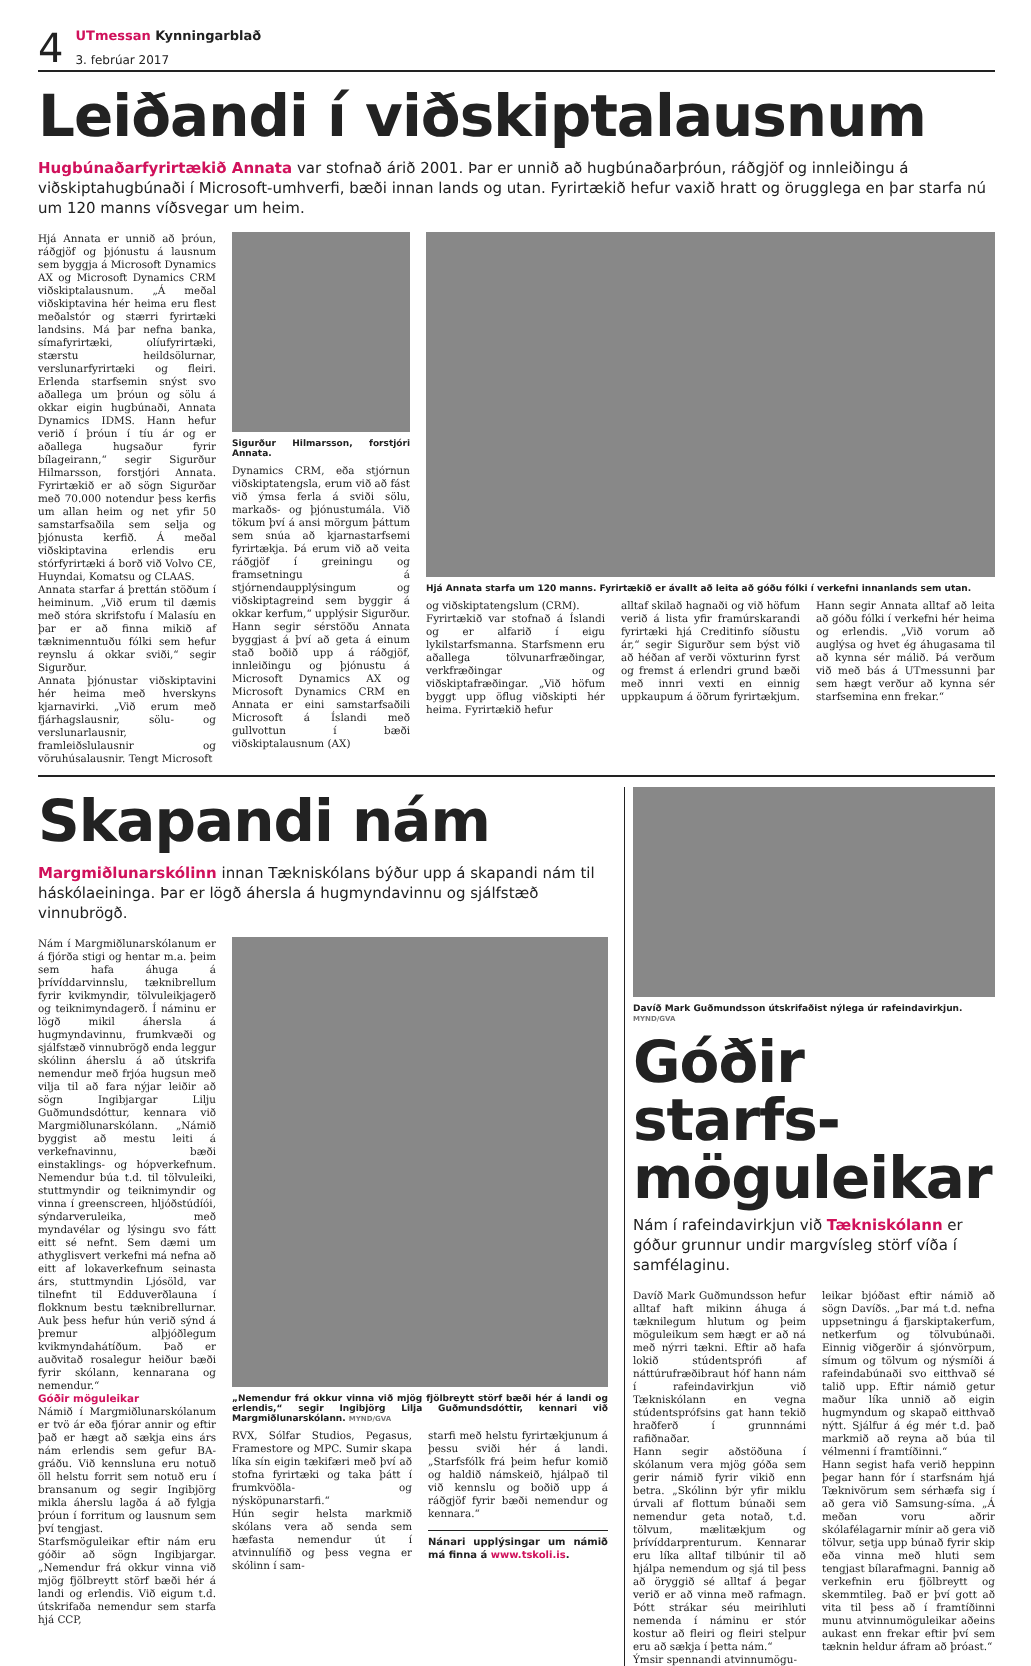4
UTmessan Kynningarblað
3. febrúar 2017
Leiðandi í viðskiptalausnum
Hugbúnaðarfyrirtækið Annata var stofnað árið 2001. Þar er unnið að hugbúnaðarþróun, ráðgjöf og innleiðingu á viðskiptahugbúnaði í Microsoft-umhverfi, bæði innan lands og utan. Fyrirtækið hefur vaxið hratt og örugglega en þar starfa nú um 120 manns víðsvegar um heim.
Hjá Annata er unnið að þróun, ráðgjöf og þjónustu á lausnum sem byggja á Microsoft Dynamics AX og Microsoft Dynamics CRM viðskiptalausnum. „Á meðal viðskiptavina hér heima eru flest meðalstór og stærri fyrirtæki landsins. Má þar nefna banka, símafyrirtæki, olíufyrirtæki, stærstu heildsölurnar, verslunarfyrirtæki og fleiri. Erlenda starfsemin snýst svo aðallega um þróun og sölu á okkar eigin hugbúnaði, Annata Dynamics IDMS. Hann hefur verið í þróun í tíu ár og er aðallega hugsaður fyrir bílageirann,“ segir Sigurður Hilmarsson, forstjóri Annata. Fyrirtækið er að sögn Sigurðar með 70.000 notendur þess kerfis um allan heim og net yfir 50 samstarfsaðila sem selja og þjónusta kerfið. Á meðal viðskiptavina erlendis eru stórfyrirtæki á borð við Volvo CE, Huyndai, Komatsu og CLAAS.
Annata starfar á þrettán stöðum í heiminum. „Við erum til dæmis með stóra skrifstofu í Malasíu en þar er að finna mikið af tæknimenntuðu fólki sem hefur reynslu á okkar sviði,“ segir Sigurður.
Annata þjónustar viðskiptavini hér heima með hverskyns kjarnavirki. „Við erum með fjárhagslausnir, sölu- og verslunarlausnir, framleiðslulausnir og vöruhúsalausnir. Tengt Microsoft
Sigurður Hilmarsson, forstjóri Annata.
Dynamics CRM, eða stjórnun viðskiptatengsla, erum við að fást við ýmsa ferla á sviði sölu, markaðs- og þjónustumála. Við tökum því á ansi mörgum þáttum sem snúa að kjarnastarfsemi fyrirtækja. Þá erum við að veita ráðgjöf í greiningu og framsetningu á stjórnendaupplýsingum og viðskiptagreind sem byggir á okkar kerfum,“ upplýsir Sigurður.
Hann segir sérstöðu Annata byggjast á því að geta á einum stað boðið upp á ráðgjöf, innleiðingu og þjónustu á Microsoft Dynamics AX og Microsoft Dynamics CRM en Annata er eini samstarfsaðili Microsoft á Íslandi með gullvottun í bæði viðskiptalausnum (AX)
Hjá Annata starfa um 120 manns. Fyrirtækið er ávallt að leita að góðu fólki í verkefni innanlands sem utan.
og viðskiptatengslum (CRM).
Fyrirtækið var stofnað á Íslandi og er alfarið í eigu lykilstarfsmanna. Starfsmenn eru aðallega tölvunarfræðingar, verkfræðingar og viðskiptafræðingar. „Við höfum byggt upp öflug viðskipti hér heima. Fyrirtækið hefur
alltaf skilað hagnaði og við höfum verið á lista yfir framúrskarandi fyrirtæki hjá Creditinfo síðustu ár,“ segir Sigurður sem býst við að héðan af verði vöxturinn fyrst og fremst á erlendri grund bæði með innri vexti en einnig uppkaupum á öðrum fyrirtækjum.
Hann segir Annata alltaf að leita að góðu fólki í verkefni hér heima og erlendis. „Við vorum að auglýsa og hvet ég áhugasama til að kynna sér málið. Þá verðum við með bás á UTmessunni þar sem hægt verður að kynna sér starfsemina enn frekar.“
Skapandi nám
Margmiðlunarskólinn innan Tækniskólans býður upp á skapandi nám til háskólaeininga. Þar er lögð áhersla á hugmyndavinnu og sjálfstæð vinnubrögð.
Nám í Margmiðlunarskólanum er á fjórða stigi og hentar m.a. þeim sem hafa áhuga á þrívíddarvinnslu, tæknibrellum fyrir kvikmyndir, tölvuleikjagerð og teiknimyndagerð. Í náminu er lögð mikil áhersla á hugmyndavinnu, frumkvæði og sjálfstæð vinnubrögð enda leggur skólinn áherslu á að útskrifa nemendur með frjóa hugsun með vilja til að fara nýjar leiðir að sögn Ingibjargar Lilju Guðmundsdóttur, kennara við Margmiðlunarskólann. „Námið byggist að mestu leiti á verkefnavinnu, bæði einstaklings- og hópverkefnum. Nemendur búa t.d. til tölvuleiki, stuttmyndir og teiknimyndir og vinna í greenscreen, hljóðstúdíói, sýndarveruleika, með myndavélar og lýsingu svo fátt eitt sé nefnt. Sem dæmi um athyglisvert verkefni má nefna að eitt af lokaverkefnum seinasta árs, stuttmyndin Ljósöld, var tilnefnt til Edduverðlauna í flokknum bestu tæknibrellurnar. Auk þess hefur hún verið sýnd á þremur alþjóðlegum kvikmyndahátíðum. Það er auðvitað rosalegur heiður bæði fyrir skólann, kennarana og nemendur.“
Góðir möguleikar
Námið í Margmiðlunarskólanum er tvö ár eða fjórar annir og eftir það er hægt að sækja eins árs nám erlendis sem gefur BA-gráðu. Við kennsluna eru notuð öll helstu forrit sem notuð eru í bransanum og segir Ingibjörg mikla áherslu lagða á að fylgja þróun í forritum og lausnum sem því tengjast.
Starfsmöguleikar eftir nám eru góðir að sögn Ingibjargar. „Nemendur frá okkur vinna við mjög fjölbreytt störf bæði hér á landi og erlendis. Við eigum t.d. útskrifaða nemendur sem starfa hjá CCP,
„Nemendur frá okkur vinna við mjög fjölbreytt störf bæði hér á landi og erlendis,“ segir Ingibjörg Lilja Guðmundsdóttir, kennari við Margmiðlunarskólann. MYND/GVA
RVX, Sólfar Studios, Pegasus, Framestore og MPC. Sumir skapa líka sín eigin tækifæri með því að stofna fyrirtæki og taka þátt í frumkvöðla- og nýsköpunarstarfi.“
Hún segir helsta markmið skólans vera að senda sem hæfasta nemendur út í atvinnulífið og þess vegna er skólinn í sam-
starfi með helstu fyrirtækjunum á þessu sviði hér á landi. „Starfsfólk frá þeim hefur komið og haldið námskeið, hjálpað til við kennslu og boðið upp á ráðgjöf fyrir bæði nemendur og kennara.“
Nánari upplýsingar um námið má finna á www.tskoli.is.
Davíð Mark Guðmundsson útskrifaðist nýlega úr rafeindavirkjun. MYND/GVA
Góðir starfs-möguleikar
Nám í rafeindavirkjun við Tækniskólann er góður grunnur undir margvísleg störf víða í samfélaginu.
Davíð Mark Guðmundsson hefur alltaf haft mikinn áhuga á tæknilegum hlutum og þeim möguleikum sem hægt er að ná með nýrri tækni. Eftir að hafa lokið stúdentsprófi af náttúrufræðibraut hóf hann nám í rafeindavirkjun við Tækniskólann en vegna stúdentsprófsins gat hann tekið hraðferð í grunnnámi rafiðnaðar.
Hann segir aðstöðuna í skólanum vera mjög góða sem gerir námið fyrir vikið enn betra. „Skólinn býr yfir miklu úrvali af flottum búnaði sem nemendur geta notað, t.d. tölvum, mælitækjum og þrívíddarprenturum. Kennarar eru líka alltaf tilbúnir til að hjálpa nemendum og sjá til þess að öryggið sé alltaf á þegar verið er að vinna með rafmagn. Þótt strákar séu meirihluti nemenda í náminu er stór kostur að fleiri og fleiri stelpur eru að sækja í þetta nám.“
Ýmsir spennandi atvinnumögu-
leikar bjóðast eftir námið að sögn Davíðs. „Þar má t.d. nefna uppsetningu á fjarskiptakerfum, netkerfum og tölvubúnaði. Einnig viðgerðir á sjónvörpum, símum og tölvum og nýsmíði á rafeindabúnaði svo eitthvað sé talið upp. Eftir námið getur maður líka unnið að eigin hugmyndum og skapað eitthvað nýtt. Sjálfur á ég mér t.d. það markmið að reyna að búa til vélmenni í framtíðinni.“
Hann segist hafa verið heppinn þegar hann fór í starfsnám hjá Tæknivörum sem sérhæfa sig í að gera við Samsung-síma. „Á meðan voru aðrir skólafélagarnir mínir að gera við tölvur, setja upp búnað fyrir skip eða vinna með hluti sem tengjast bílarafmagni. Þannig að verkefnin eru fjölbreytt og skemmtileg. Það er því gott að vita til þess að í framtíðinni munu atvinnumöguleikar aðeins aukast enn frekar eftir því sem tæknin heldur áfram að þróast.“